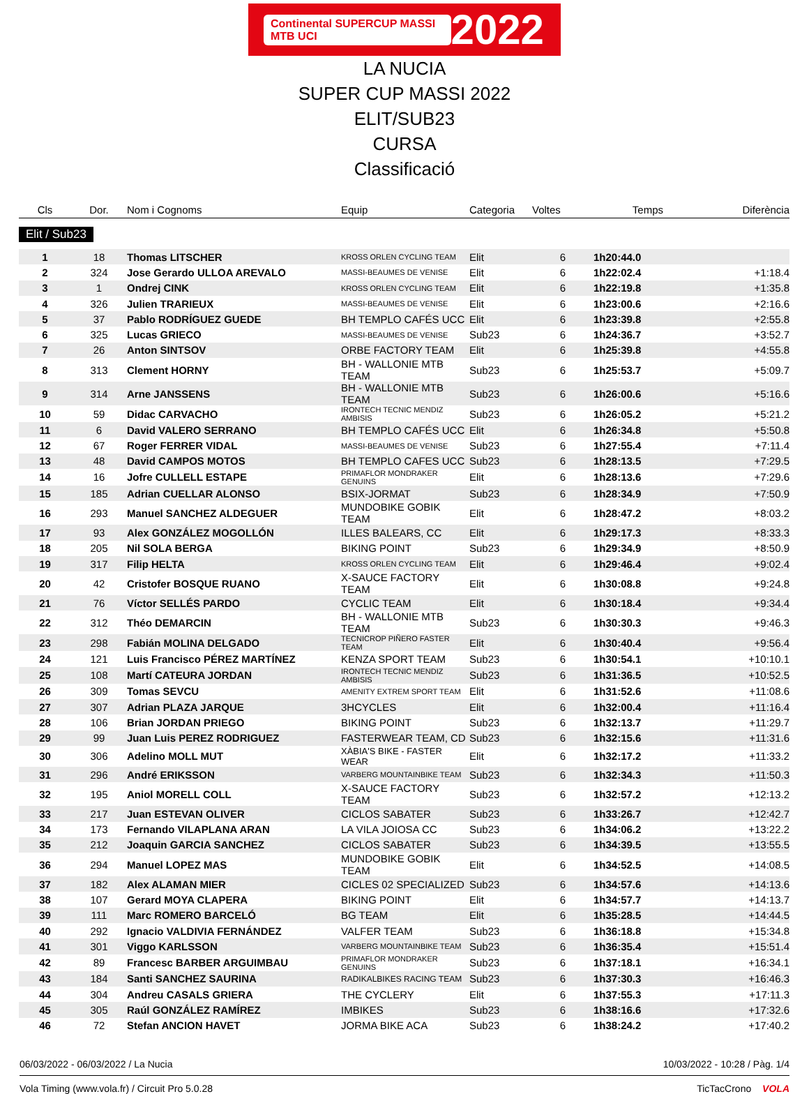Continental SUPERCUP MASSI MTB UCI 2022
LA NUCIA
SUPER CUP MASSI 2022
ELIT/SUB23
CURSA
Classificació
| Cls | Dor. | Nom i Cognoms | Equip | Categoria | Voltes | Temps | Diferència |
| --- | --- | --- | --- | --- | --- | --- | --- |
| Elit / Sub23 | | | | | | | |
| 1 | 18 | Thomas LITSCHER | KROSS ORLEN CYCLING TEAM | Elit | 6 | 1h20:44.0 | |
| 2 | 324 | Jose Gerardo ULLOA AREVALO | MASSI-BEAUMES DE VENISE | Elit | 6 | 1h22:02.4 | +1:18.4 |
| 3 | 1 | Ondrej CINK | KROSS ORLEN CYCLING TEAM | Elit | 6 | 1h22:19.8 | +1:35.8 |
| 4 | 326 | Julien TRARIEUX | MASSI-BEAUMES DE VENISE | Elit | 6 | 1h23:00.6 | +2:16.6 |
| 5 | 37 | Pablo RODRÍGUEZ GUEDE | BH TEMPLO CAFÉS UCC | Elit | 6 | 1h23:39.8 | +2:55.8 |
| 6 | 325 | Lucas GRIECO | MASSI-BEAUMES DE VENISE | Sub23 | 6 | 1h24:36.7 | +3:52.7 |
| 7 | 26 | Anton SINTSOV | ORBE FACTORY TEAM | Elit | 6 | 1h25:39.8 | +4:55.8 |
| 8 | 313 | Clement HORNY | BH - WALLONIE MTB TEAM | Sub23 | 6 | 1h25:53.7 | +5:09.7 |
| 9 | 314 | Arne JANSSENS | BH - WALLONIE MTB TEAM | Sub23 | 6 | 1h26:00.6 | +5:16.6 |
| 10 | 59 | Didac CARVACHO | IRONTECH TECNIC MENDIZ AMBISIS | Sub23 | 6 | 1h26:05.2 | +5:21.2 |
| 11 | 6 | David VALERO SERRANO | BH TEMPLO CAFÉS UCC | Elit | 6 | 1h26:34.8 | +5:50.8 |
| 12 | 67 | Roger FERRER VIDAL | MASSI-BEAUMES DE VENISE | Sub23 | 6 | 1h27:55.4 | +7:11.4 |
| 13 | 48 | David CAMPOS MOTOS | BH TEMPLO CAFES UCC | Sub23 | 6 | 1h28:13.5 | +7:29.5 |
| 14 | 16 | Jofre CULLELL ESTAPE | PRIMAFLOR MONDRAKER GENUINS | Elit | 6 | 1h28:13.6 | +7:29.6 |
| 15 | 185 | Adrian CUELLAR ALONSO | BSIX-JORMAT | Sub23 | 6 | 1h28:34.9 | +7:50.9 |
| 16 | 293 | Manuel SANCHEZ ALDEGUER | MUNDOBIKE GOBIK TEAM | Elit | 6 | 1h28:47.2 | +8:03.2 |
| 17 | 93 | Alex GONZÁLEZ MOGOLLÓN | ILLES BALEARS, CC | Elit | 6 | 1h29:17.3 | +8:33.3 |
| 18 | 205 | Nil SOLA BERGA | BIKING POINT | Sub23 | 6 | 1h29:34.9 | +8:50.9 |
| 19 | 317 | Filip HELTA | KROSS ORLEN CYCLING TEAM | Elit | 6 | 1h29:46.4 | +9:02.4 |
| 20 | 42 | Cristofer BOSQUE RUANO | X-SAUCE FACTORY TEAM | Elit | 6 | 1h30:08.8 | +9:24.8 |
| 21 | 76 | Víctor SELLÉS PARDO | CYCLIC TEAM | Elit | 6 | 1h30:18.4 | +9:34.4 |
| 22 | 312 | Théo DEMARCIN | BH - WALLONIE MTB TEAM | Sub23 | 6 | 1h30:30.3 | +9:46.3 |
| 23 | 298 | Fabián MOLINA DELGADO | TECNICROP PIÑERO FASTER TEAM | Elit | 6 | 1h30:40.4 | +9:56.4 |
| 24 | 121 | Luis Francisco PÉREZ MARTÍNEZ | KENZA SPORT TEAM | Sub23 | 6 | 1h30:54.1 | +10:10.1 |
| 25 | 108 | Martí CATEURA JORDAN | IRONTECH TECNIC MENDIZ AMBISIS | Sub23 | 6 | 1h31:36.5 | +10:52.5 |
| 26 | 309 | Tomas SEVCU | AMENITY EXTREM SPORT TEAM | Elit | 6 | 1h31:52.6 | +11:08.6 |
| 27 | 307 | Adrian PLAZA JARQUE | 3HCYCLES | Elit | 6 | 1h32:00.4 | +11:16.4 |
| 28 | 106 | Brian JORDAN PRIEGO | BIKING POINT | Sub23 | 6 | 1h32:13.7 | +11:29.7 |
| 29 | 99 | Juan Luis PEREZ RODRIGUEZ | FASTERWEAR TEAM, CD | Sub23 | 6 | 1h32:15.6 | +11:31.6 |
| 30 | 306 | Adelino MOLL MUT | XÀBIA'S BIKE - FASTER WEAR | Elit | 6 | 1h32:17.2 | +11:33.2 |
| 31 | 296 | André ERIKSSON | VARBERG MOUNTAINBIKE TEAM | Sub23 | 6 | 1h32:34.3 | +11:50.3 |
| 32 | 195 | Aniol MORELL COLL | X-SAUCE FACTORY TEAM | Sub23 | 6 | 1h32:57.2 | +12:13.2 |
| 33 | 217 | Juan ESTEVAN OLIVER | CICLOS SABATER | Sub23 | 6 | 1h33:26.7 | +12:42.7 |
| 34 | 173 | Fernando VILAPLANA ARAN | LA VILA JOIOSA CC | Sub23 | 6 | 1h34:06.2 | +13:22.2 |
| 35 | 212 | Joaquin GARCIA SANCHEZ | CICLOS SABATER | Sub23 | 6 | 1h34:39.5 | +13:55.5 |
| 36 | 294 | Manuel LOPEZ MAS | MUNDOBIKE GOBIK TEAM | Elit | 6 | 1h34:52.5 | +14:08.5 |
| 37 | 182 | Alex ALAMAN MIER | CICLES 02 SPECIALIZED | Sub23 | 6 | 1h34:57.6 | +14:13.6 |
| 38 | 107 | Gerard MOYA CLAPERA | BIKING POINT | Elit | 6 | 1h34:57.7 | +14:13.7 |
| 39 | 111 | Marc ROMERO BARCELÓ | BG TEAM | Elit | 6 | 1h35:28.5 | +14:44.5 |
| 40 | 292 | Ignacio VALDIVIA FERNÁNDEZ | VALFER TEAM | Sub23 | 6 | 1h36:18.8 | +15:34.8 |
| 41 | 301 | Viggo KARLSSON | VARBERG MOUNTAINBIKE TEAM | Sub23 | 6 | 1h36:35.4 | +15:51.4 |
| 42 | 89 | Francesc BARBER ARGUIMBAU | PRIMAFLOR MONDRAKER GENUINS | Sub23 | 6 | 1h37:18.1 | +16:34.1 |
| 43 | 184 | Santi SANCHEZ SAURINA | RADIKALBIKES RACING TEAM | Sub23 | 6 | 1h37:30.3 | +16:46.3 |
| 44 | 304 | Andreu CASALS GRIERA | THE CYCLERY | Elit | 6 | 1h37:55.3 | +17:11.3 |
| 45 | 305 | Raúl GONZÁLEZ RAMÍREZ | IMBIKES | Sub23 | 6 | 1h38:16.6 | +17:32.6 |
| 46 | 72 | Stefan ANCION HAVET | JORMA BIKE ACA | Sub23 | 6 | 1h38:24.2 | +17:40.2 |
06/03/2022 - 06/03/2022 / La Nucia 10/03/2022 - 10:28 / Pàg. 1/4
Vola Timing (www.vola.fr) / Circuit Pro 5.0.28 TicTacCrono VOLA